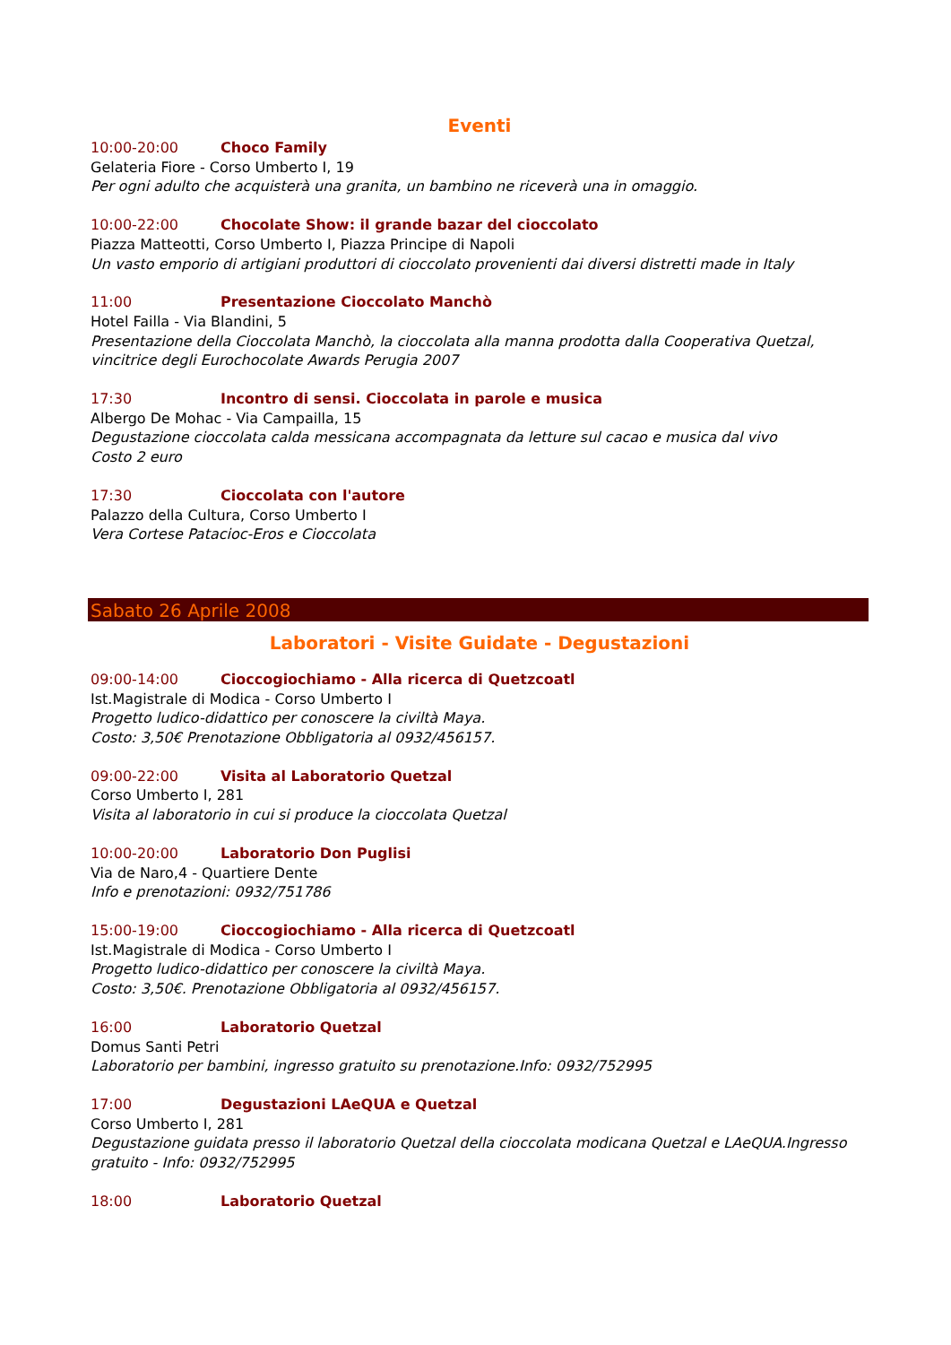Eventi
10:00-20:00 Choco Family
Gelateria Fiore - Corso Umberto I, 19
Per ogni adulto che acquisterà una granita, un bambino ne riceverà una in omaggio.
10:00-22:00 Chocolate Show: il grande bazar del cioccolato
Piazza Matteotti, Corso Umberto I, Piazza Principe di Napoli
Un vasto emporio di artigiani produttori di cioccolato provenienti dai diversi distretti made in Italy
11:00 Presentazione Cioccolato Manchò
Hotel Failla - Via Blandini, 5
Presentazione della Cioccolata Manchò, la cioccolata alla manna prodotta dalla Cooperativa Quetzal, vincitrice degli Eurochocolate Awards Perugia 2007
17:30 Incontro di sensi. Cioccolata in parole e musica
Albergo De Mohac - Via Campailla, 15
Degustazione cioccolata calda messicana accompagnata da letture sul cacao e musica dal vivo
Costo 2 euro
17:30 Cioccolata con l'autore
Palazzo della Cultura, Corso Umberto I
Vera Cortese Patacioc-Eros e Cioccolata
Sabato 26 Aprile 2008
Laboratori - Visite Guidate - Degustazioni
09:00-14:00 Cioccogiochiamo - Alla ricerca di Quetzcoatl
Ist.Magistrale di Modica - Corso Umberto I
Progetto ludico-didattico per conoscere la civiltà Maya.
Costo: 3,50€ Prenotazione Obbligatoria al 0932/456157.
09:00-22:00 Visita al Laboratorio Quetzal
Corso Umberto I, 281
Visita al laboratorio in cui si produce la cioccolata Quetzal
10:00-20:00 Laboratorio Don Puglisi
Via de Naro,4 - Quartiere Dente
Info e prenotazioni: 0932/751786
15:00-19:00 Cioccogiochiamo - Alla ricerca di Quetzcoatl
Ist.Magistrale di Modica - Corso Umberto I
Progetto ludico-didattico per conoscere la civiltà Maya.
Costo: 3,50€. Prenotazione Obbligatoria al 0932/456157.
16:00 Laboratorio Quetzal
Domus Santi Petri
Laboratorio per bambini, ingresso gratuito su prenotazione.Info: 0932/752995
17:00 Degustazioni LAeQUA e Quetzal
Corso Umberto I, 281
Degustazione guidata presso il laboratorio Quetzal della cioccolata modicana Quetzal e LAeQUA.Ingresso gratuito - Info: 0932/752995
18:00 Laboratorio Quetzal